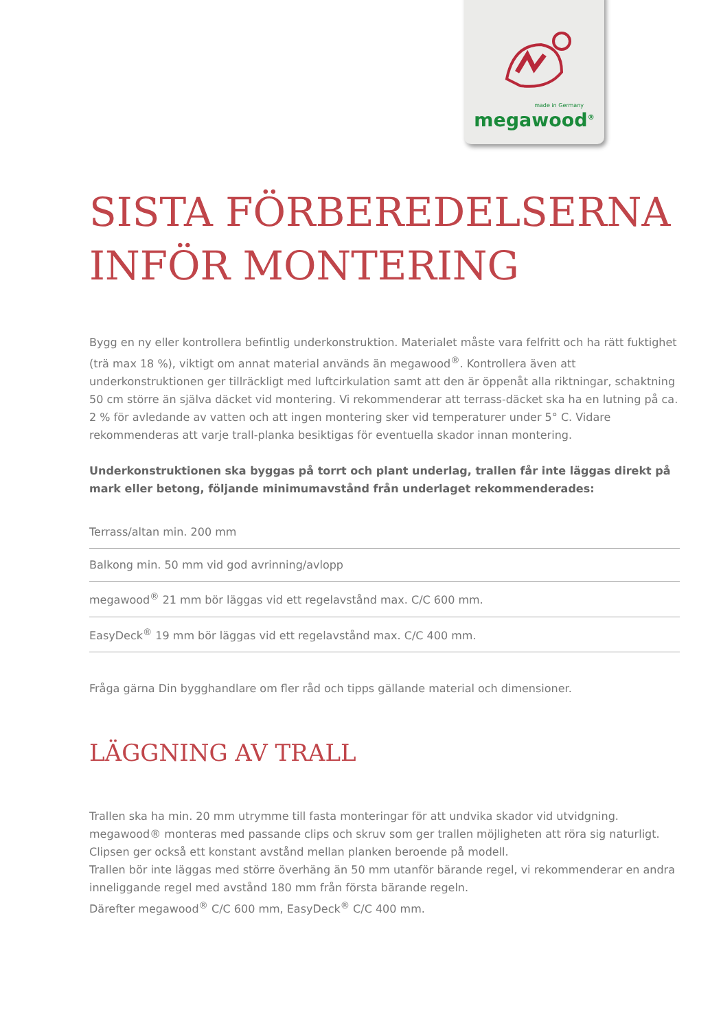made in Germany
megawood<sup>®</sup>
SISTA FÖRBEREDELSERNA
INFÖR MONTERING
Bygg en ny eller kontrollera befintlig underkonstruktion. Materialet måste vara felfritt och ha rätt fuktighet (trä max 18 %), viktigt om annat material används än megawood<sup>®</sup>. Kontrollera även att underkonstruktionen ger tillräckligt med luftcirkulation samt att den är öppenåt alla riktningar, schaktning 50 cm större än själva däcket vid montering. Vi rekommenderar att terrass-däcket ska ha en lutning på ca. 2 % för avledande av vatten och att ingen montering sker vid temperaturer under 5° C. Vidare rekommenderas att varje trall-planka besiktigas för eventuella skador innan montering.
Underkonstruktionen ska byggas på torrt och plant underlag, trallen får inte läggas direkt på mark eller betong, följande minimumavstånd från underlaget rekommenderades:
Terrass/altan min. 200 mm
Balkong min. 50 mm vid god avrinning/avlopp
megawood<sup>®</sup> 21 mm bör läggas vid ett regelavstånd max. C/C 600 mm.
EasyDeck<sup>®</sup> 19 mm bör läggas vid ett regelavstånd max. C/C 400 mm.
Fråga gärna Din bygghandlare om fler råd och tipps gällande material och dimensioner.
LÄGGNING AV TRALL
Trallen ska ha min. 20 mm utrymme till fasta monteringar för att undvika skador vid utvidgning. megawood® monteras med passande clips och skruv som ger trallen möjligheten att röra sig naturligt. Clipsen ger också ett konstant avstånd mellan planken beroende på modell.
Trallen bör inte läggas med större överhäng än 50 mm utanför bärande regel, vi rekommenderar en andra inneliggande regel med avstånd 180 mm från första bärande regeln.
Därefter megawood<sup>®</sup> C/C 600 mm, EasyDeck<sup>®</sup> C/C 400 mm.